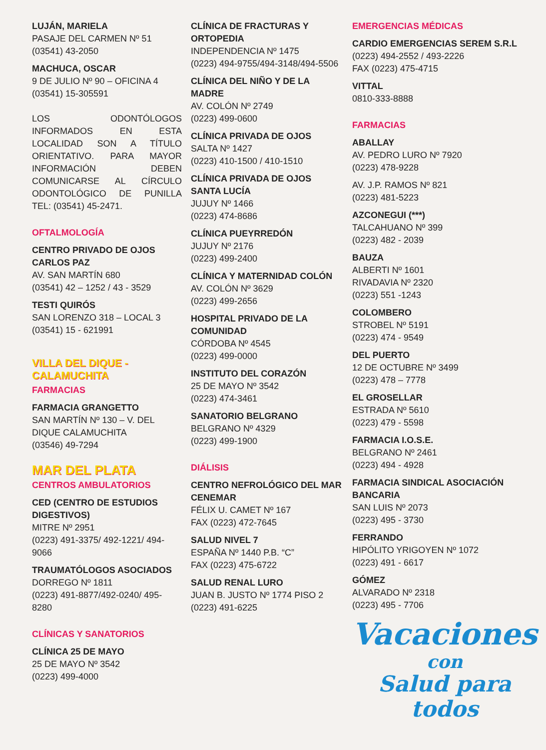LUJÁN, MARIELA
PASAJE DEL CARMEN Nº 51
(03541) 43-2050
MACHUCA, OSCAR
9 DE JULIO Nº 90 – OFICINA 4
(03541) 15-305591
LOS ODONTÓLOGOS INFORMADOS EN ESTA LOCALIDAD SON A TÍTULO ORIENTATIVO. PARA MAYOR INFORMACIÓN DEBEN COMUNICARSE AL CÍRCULO ODONTOLÓGICO DE PUNILLA TEL: (03541) 45-2471.
OFTALMOLOGÍA
CENTRO PRIVADO DE OJOS CARLOS PAZ
AV. SAN MARTÍN 680
(03541) 42 – 1252 / 43 - 3529
TESTI QUIRÓS
SAN LORENZO 318 – LOCAL 3
(03541) 15 - 621991
VILLA DEL DIQUE - CALAMUCHITA
FARMACIAS
FARMACIA GRANGETTO
SAN MARTÍN Nº 130 – V. DEL DIQUE CALAMUCHITA
(03546) 49-7294
MAR DEL PLATA
CENTROS AMBULATORIOS
CED (CENTRO DE ESTUDIOS DIGESTIVOS)
MITRE Nº 2951
(0223) 491-3375/ 492-1221/ 494-9066
TRAUMATÓLOGOS ASOCIADOS
DORREGO Nº 1811
(0223) 491-8877/492-0240/ 495-8280
CLÍNICAS Y SANATORIOS
CLÍNICA 25 DE MAYO
25 DE MAYO Nº 3542
(0223) 499-4000
CLÍNICA DE FRACTURAS Y ORTOPEDIA
INDEPENDENCIA Nº 1475
(0223) 494-9755/494-3148/494-5506
CLÍNICA DEL NIÑO Y DE LA MADRE
AV. COLÓN Nº 2749
(0223) 499-0600
CLÍNICA PRIVADA DE OJOS
SALTA Nº 1427
(0223) 410-1500 / 410-1510
CLÍNICA PRIVADA DE OJOS SANTA LUCÍA
JUJUY Nº 1466
(0223) 474-8686
CLÍNICA PUEYRREDÓN
JUJUY Nº 2176
(0223) 499-2400
CLÍNICA Y MATERNIDAD COLÓN
AV. COLÓN Nº 3629
(0223) 499-2656
HOSPITAL PRIVADO DE LA COMUNIDAD
CÓRDOBA Nº 4545
(0223) 499-0000
INSTITUTO DEL CORAZÓN
25 DE MAYO Nº 3542
(0223) 474-3461
SANATORIO BELGRANO
BELGRANO Nº 4329
(0223) 499-1900
DIÁLISIS
CENTRO NEFROLÓGICO DEL MAR CENEMAR
FÉLIX U. CAMET Nº 167
FAX (0223) 472-7645
SALUD NIVEL 7
ESPAÑA Nº 1440 P.B. “C”
FAX (0223) 475-6722
SALUD RENAL LURO
JUAN B. JUSTO Nº 1774 PISO 2
(0223) 491-6225
EMERGENCIAS MÉDICAS
CARDIO EMERGENCIAS SEREM S.R.L
(0223) 494-2552 / 493-2226
FAX (0223) 475-4715
VITTAL
0810-333-8888
FARMACIAS
ABALLAY
AV. PEDRO LURO Nº 7920
(0223) 478-9228
AV. J.P. RAMOS Nº 821
(0223) 481-5223
AZCONEGUI (***)
TALCAHUANO Nº 399
(0223) 482 - 2039
BAUZA
ALBERTI Nº 1601
RIVADAVIA Nº 2320
(0223) 551 -1243
COLOMBERO
STROBEL Nº 5191
(0223) 474 - 9549
DEL PUERTO
12 DE OCTUBRE Nº 3499
(0223) 478 – 7778
EL GROSELLAR
ESTRADA Nº 5610
(0223) 479 - 5598
FARMACIA I.O.S.E.
BELGRANO Nº 2461
(0223) 494 - 4928
FARMACIA SINDICAL ASOCIACIÓN BANCARIA
SAN LUIS Nº 2073
(0223) 495 - 3730
FERRANDO
HIPÓLITO YRIGOYEN Nº 1072
(0223) 491 - 6617
GÓMEZ
ALVARADO Nº 2318
(0223) 495 - 7706
Vacaciones
con
Salud para todos